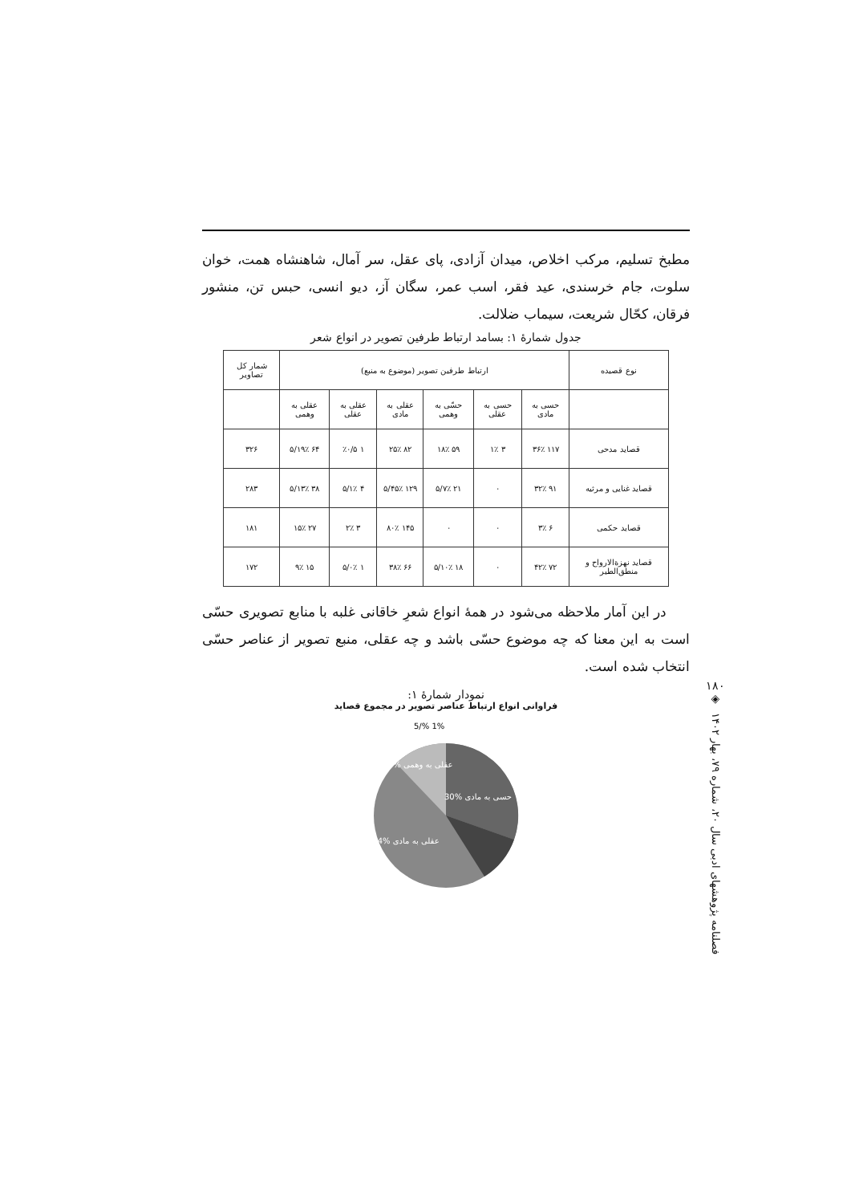مطبخ تسلیم، مرکب اخلاص، میدان آزادی، پای عقل، سر آمال، شاهنشاه همت، خوان سلوت، جام خرسندی، عید فقر، اسب عمر، سگان آز، دیو انسی، حبس تن، منشور فرقان، کحّال شریعت، سیماب ضلالت.
جدول شمارهٔ ۱: بسامد ارتباط طرفین تصویر در انواع شعر
| نوع قصیده | ارتباط طرفین تصویر (موضوع به منبع) | | | | | | شمار کل تصاویر |
| --- | --- | --- | --- | --- | --- | --- | --- |
| | حسی به مادی | حسی به عقلی | حسّی به وهمی | عقلی به مادی | عقلی به عقلی | عقلی به وهمی | |
| قصاید مدحی | ۱۱۷ ۳۶٪ | ۳ ۱٪ | ۵۹ ۱۸٪ | ۸۲ ۲۵٪ | ۱ ٪۰/۵ | ۶۴ ۱۹٪/۵ | ۳۲۶ |
| قصاید غنایی و مرثیه | ۹۱ ۳۲٪ | ۰ | ۲۱ ۷٪/۵ | ۱۲۹ ۴۵٪/۵ | ۴ ۱٪/۵ | ۳۸ ۱۳٪/۵ | ۲۸۳ |
| قصاید حکمی | ۶ ۳٪ | ۰ | ۰ | ۱۴۵ ۸۰٪ | ۳ ۲٪ | ۲۷ ۱۵٪ | ۱۸۱ |
| قصاید نهزةالارواح و منطق‌الطیر | ۷۲ ۴۲٪ | ۰ | ۱۸ ۱۰٪/۵ | ۶۶ ۳۸٪ | ۱ ۰٪/۵ | ۱۵ ۹٪ | ۱۷۲ |
در این آمار ملاحظه می‌شود در همهٔ انواع شعرِ خاقانی غلبه با منابع تصویری حسّی است به این معنا که چه موضوع حسّی باشد و چه عقلی، منبع تصویر از عناصر حسّی انتخاب شده است.
نمودار شمارهٔ ۱:
فراوانی انواع ارتباط عناصر تصویر در مجموع قصاید
5/% 1%
حسی به مادی %30
عقلی به وهمی %15
عقلی به مادی %44
۱۸۰
◈
فصلنامه پژوهشهای ادبی سال ۲۰، شماره ۷۹، بهار ۱۴۰۲